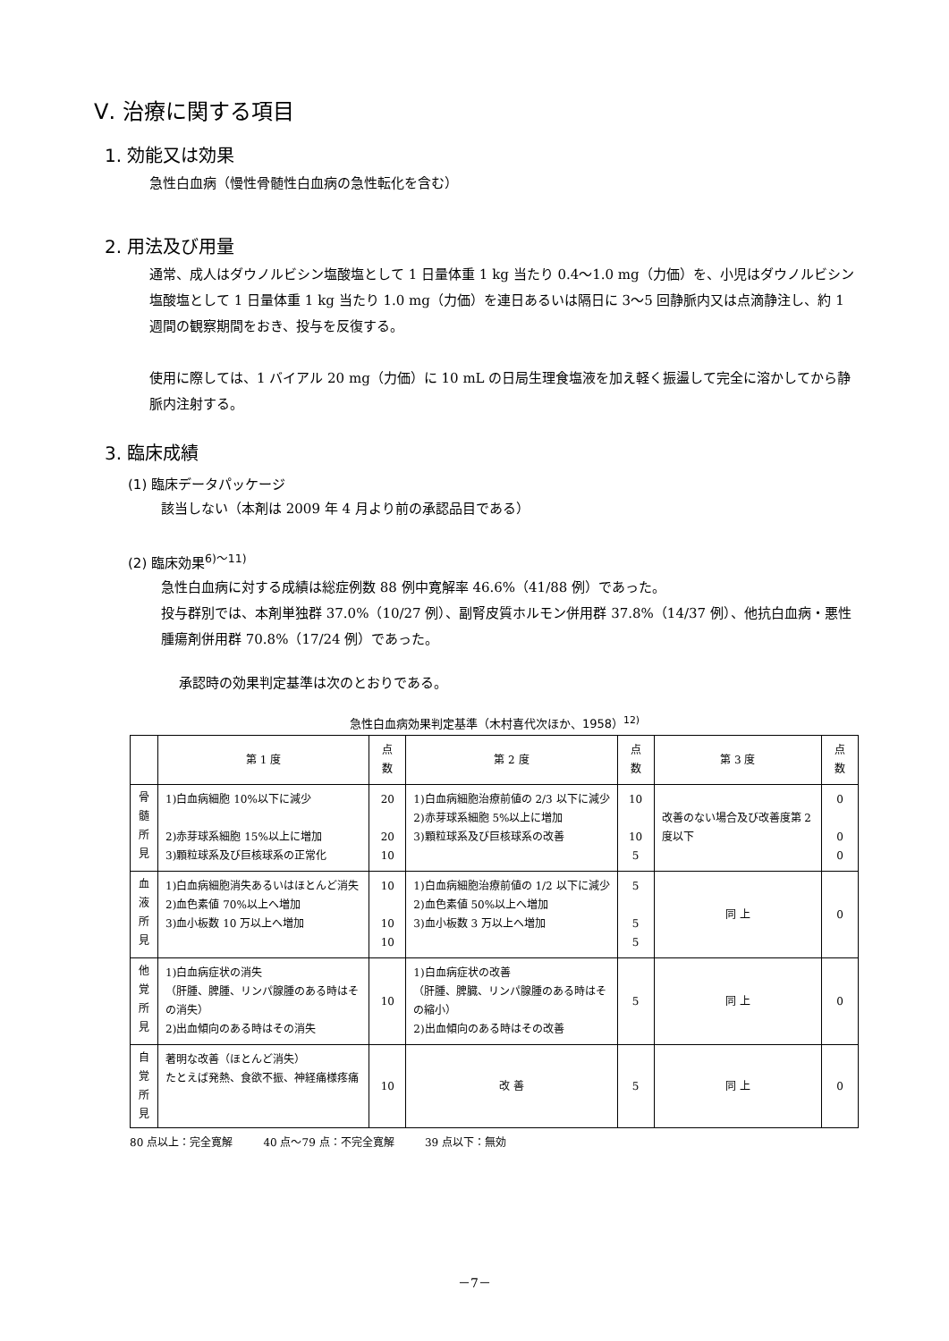Ⅴ. 治療に関する項目
1. 効能又は効果
急性白血病（慢性骨髄性白血病の急性転化を含む）
2. 用法及び用量
通常、成人はダウノルビシン塩酸塩として 1 日量体重 1 kg 当たり 0.4～1.0 mg（力価）を、小児はダウノルビシン塩酸塩として 1 日量体重 1 kg 当たり 1.0 mg（力価）を連日あるいは隔日に 3～5 回静脈内又は点滴静注し、約 1 週間の観察期間をおき、投与を反復する。
使用に際しては、1 バイアル 20 mg（力価）に 10 mL の日局生理食塩液を加え軽く振盪して完全に溶かしてから静脈内注射する。
3. 臨床成績
(1) 臨床データパッケージ
該当しない（本剤は 2009 年 4 月より前の承認品目である）
(2) 臨床効果<sup>6)～11)</sup>
急性白血病に対する成績は総症例数 88 例中寛解率 46.6%（41/88 例）であった。
投与群別では、本剤単独群 37.0%（10/27 例）、副腎皮質ホルモン併用群 37.8%（14/37 例）、他抗白血病・悪性腫瘍剤併用群 70.8%（17/24 例）であった。
承認時の効果判定基準は次のとおりである。
急性白血病効果判定基準（木村喜代次ほか、1958）<sup>12)</sup>
| | 第 1 度 | 点 数 | 第 2 度 | 点 数 | 第 3 度 | 点 数 |
| --- | --- | --- | --- | --- | --- | --- |
| 骨 髄 所 見 | 1)白血病細胞 10%以下に減少 2)赤芽球系細胞 15%以上に増加 3)顆粒球系及び巨核球系の正常化 | 20 20 10 | 1)白血病細胞治療前値の 2/3 以下に減少 2)赤芽球系細胞 5%以上に増加 3)顆粒球系及び巨核球系の改善 | 10 10 5 | 改善のない場合及び改善度第 2 度以下 | 0 0 0 |
| 血 液 所 見 | 1)白血病細胞消失あるいはほとんど消失 2)血色素値 70%以上へ増加 3)血小板数 10 万以上へ増加 | 10 10 10 | 1)白血病細胞治療前値の 1/2 以下に減少 2)血色素値 50%以上へ増加 3)血小板数 3 万以上へ増加 | 5 5 5 | 同 上 | 0 |
| 他 覚 所 見 | 1)白血病症状の消失 （肝腫、脾腫、リンパ腺腫のある時はその消失） 2)出血傾向のある時はその消失 | 10 | 1)白血病症状の改善 （肝腫、脾臓、リンパ腺腫のある時はその縮小） 2)出血傾向のある時はその改善 | 5 | 同 上 | 0 |
| 自 覚 所 見 | 著明な改善（ほとんど消失） たとえば発熱、食欲不振、神経痛様疼痛 | 10 | 改 善 | 5 | 同 上 | 0 |
80 点以上：完全寛解 40 点～79 点：不完全寛解 39 点以下：無効
－7－